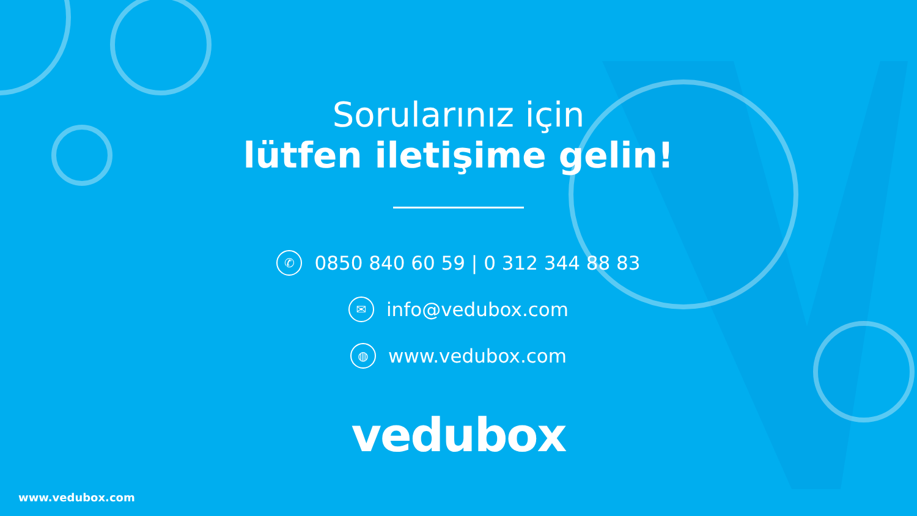Sorularınız için
lütfen iletişime gelin!
✆ 0850 840 60 59 | 0 312 344 88 83
✉ info@vedubox.com
◍ www.vedubox.com
vedubox
www.vedubox.com